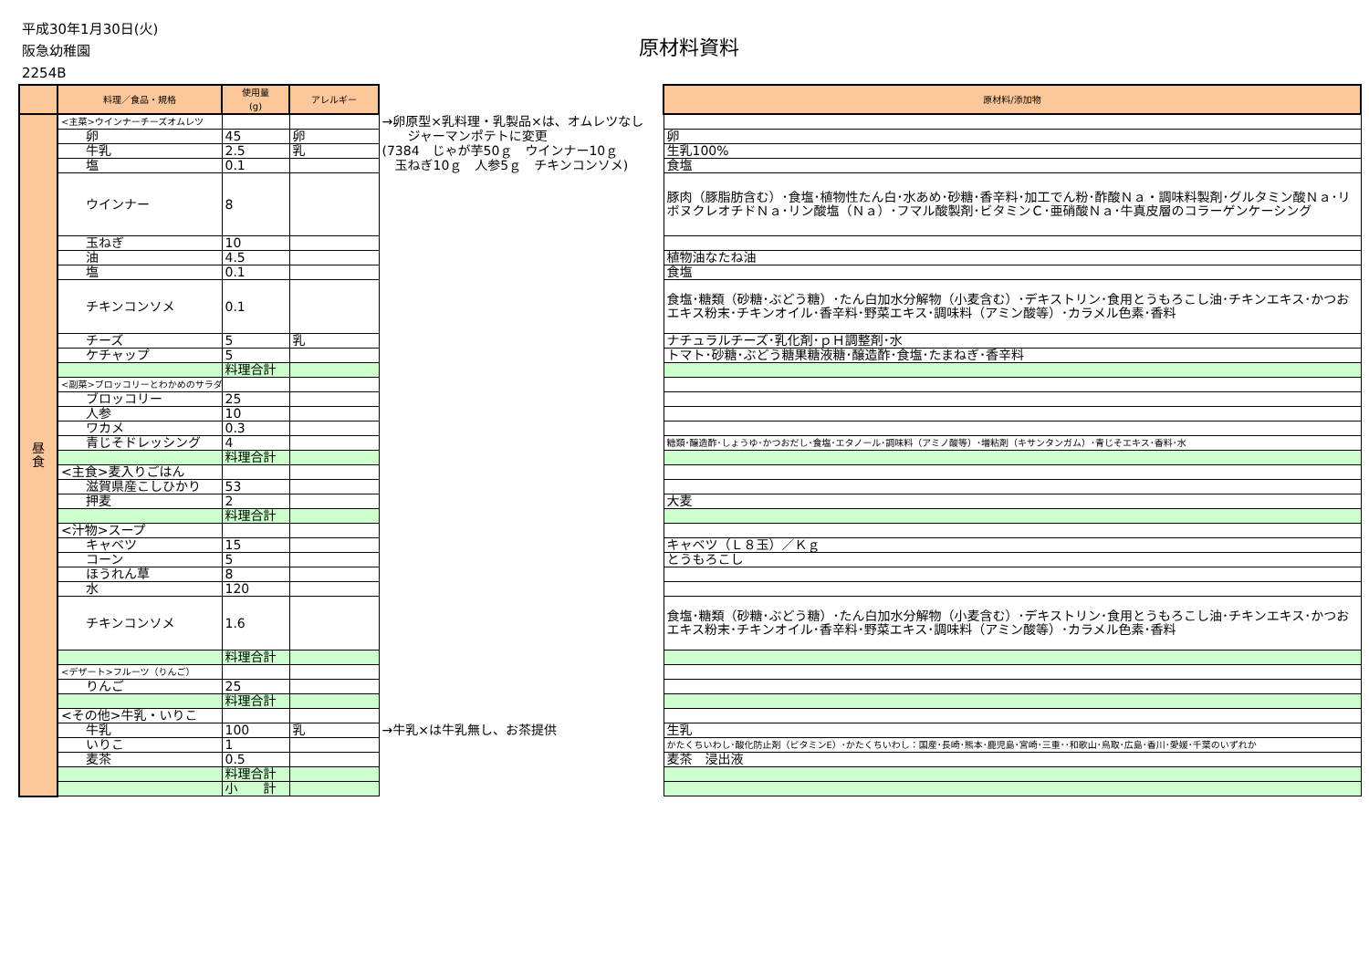平成30年1月30日(火)
阪急幼稚園
2254B
原材料資料
| | 料理／食品・規格 | 使用量 (g) | アレルギー | | 原材料/添加物 |
| 昼 食 | <主菜>ウインナーチーズオムレツ | | | →卵原型×乳料理・乳製品×は、オムレツなし | |
| | 卵 | 45 | 卵 | ジャーマンポテトに変更 | 卵 |
| | 牛乳 | 2.5 | 乳 | (7384 じゃが芋50ｇ ウインナー10ｇ | 生乳100% |
| | 塩 | 0.1 | | 玉ねぎ10ｇ 人参5ｇ チキンコンソメ) | 食塩 |
| | ウインナー | 8 | | | 豚肉（豚脂肪含む）･食塩･植物性たん白･水あめ･砂糖･香辛料･加工でん粉･酢酸Ｎａ・調味料製剤･グルタミン酸Ｎａ･リボヌクレオチドＮａ･リン酸塩（Ｎａ）･フマル酸製剤･ビタミンＣ･亜硝酸Ｎａ･牛真皮層のコラーゲンケーシング |
| | 玉ねぎ | 10 | | | |
| | 油 | 4.5 | | | 植物油なたね油 |
| | 塩 | 0.1 | | | 食塩 |
| | チキンコンソメ | 0.1 | | | 食塩･糖類（砂糖･ぶどう糖）･たん白加水分解物（小麦含む）･デキストリン･食用とうもろこし油･チキンエキス･かつおエキス粉末･チキンオイル･香辛料･野菜エキス･調味料（アミン酸等）･カラメル色素･香料 |
| | チーズ | 5 | 乳 | | ナチュラルチーズ･乳化剤･ｐＨ調整剤･水 |
| | ケチャップ | 5 | | | トマト･砂糖･ぶどう糖果糖液糖･醸造酢･食塩･たまねぎ･香辛料 |
| | | 料理合計 | | | |
| | <副菜>ブロッコリーとわかめのサラダ | | | | |
| | ブロッコリー | 25 | | | |
| | 人参 | 10 | | | |
| | ワカメ | 0.3 | | | |
| | 青じそドレッシング | 4 | | | 糖類･醸造酢･しょうゆ･かつおだし･食塩･エタノール･調味料（アミノ酸等）･増粘剤（キサンタンガム）･青じそエキス･香料･水 |
| | | 料理合計 | | | |
| | <主食>麦入りごはん | | | | |
| | 滋賀県産こしひかり | 53 | | | |
| | 押麦 | 2 | | | 大麦 |
| | | 料理合計 | | | |
| | <汁物>スープ | | | | |
| | キャベツ | 15 | | | キャベツ（Ｌ８玉）／Ｋｇ |
| | コーン | 5 | | | とうもろこし |
| | ほうれん草 | 8 | | | |
| | 水 | 120 | | | |
| | チキンコンソメ | 1.6 | | | 食塩･糖類（砂糖･ぶどう糖）･たん白加水分解物（小麦含む）･デキストリン･食用とうもろこし油･チキンエキス･かつおエキス粉末･チキンオイル･香辛料･野菜エキス･調味料（アミン酸等）･カラメル色素･香料 |
| | | 料理合計 | | | |
| | <デザート>フルーツ（りんご） | | | | |
| | りんご | 25 | | | |
| | | 料理合計 | | | |
| | <その他>牛乳・いりこ | | | | |
| | 牛乳 | 100 | 乳 | →牛乳×は牛乳無し、お茶提供 | 生乳 |
| | いりこ | 1 | | | かたくちいわし･酸化防止剤（ビタミンE）･かたくちいわし：国産･長崎･熊本･鹿児島･宮崎･三重･･和歌山･鳥取･広島･香川･愛媛･千葉のいずれか |
| | 麦茶 | 0.5 | | | 麦茶 浸出液 |
| | | 料理合計 | | | |
| | | 小 計 | | | |